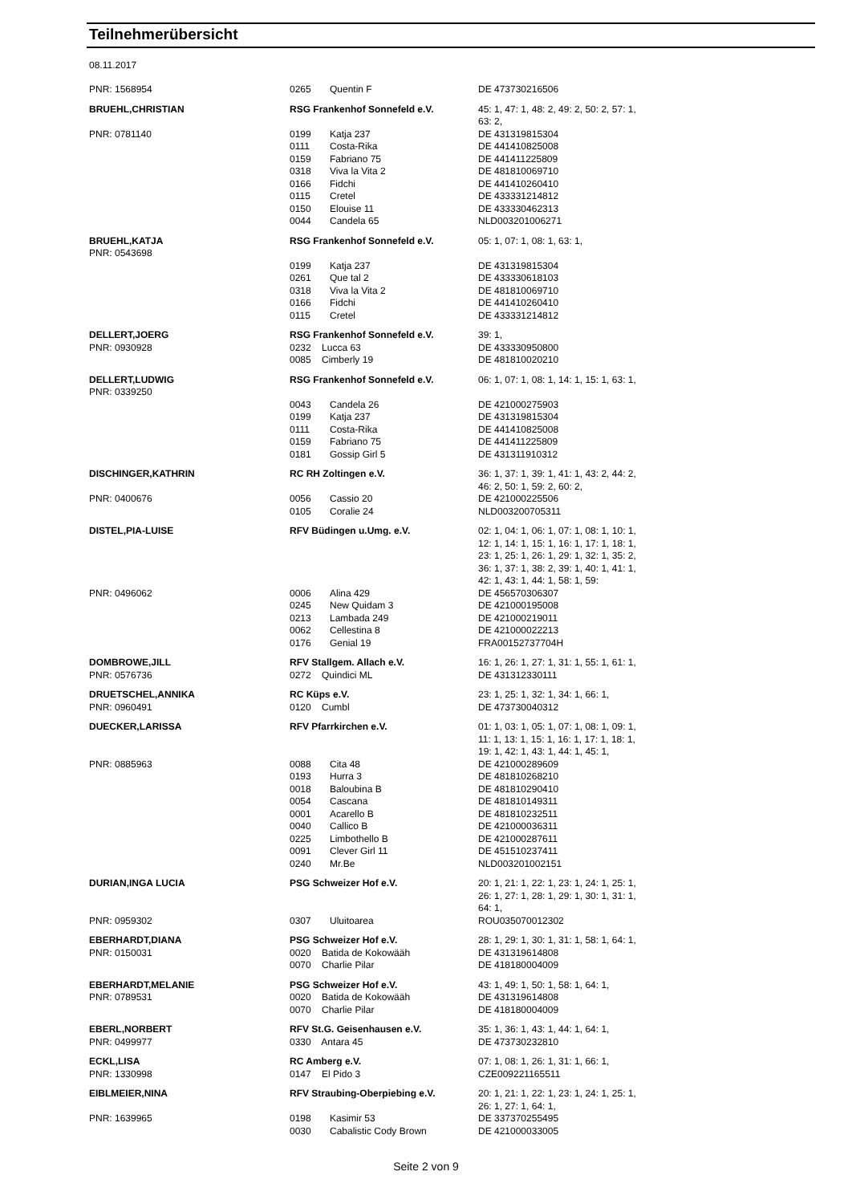Teilnehmerübersicht
08.11.2017
| PNR: 1568954 | 0265 | Quentin F | DE 473730216506 |
| BRUEHL,CHRISTIAN | RSG Frankenhof Sonnefeld e.V. | | 45: 1, 47: 1, 48: 2, 49: 2, 50: 2, 57: 1, 63: 2, |
| PNR: 0781140 | 0199 0111 0159 0318 0166 0115 0150 0044 | Katja 237 Costa-Rika Fabriano 75 Viva la Vita 2 Fidchi Cretel Elouise 11 Candela 65 | DE 431319815304 DE 441410825008 DE 441411225809 DE 481810069710 DE 441410260410 DE 433331214812 DE 433330462313 NLD003201006271 |
| BRUEHL,KATJA PNR: 0543698 | RSG Frankenhof Sonnefeld e.V. | | 05: 1, 07: 1, 08: 1, 63: 1, |
| | 0199 0261 0318 0166 0115 | Katja 237 Que tal 2 Viva la Vita 2 Fidchi Cretel | DE 431319815304 DE 433330618103 DE 481810069710 DE 441410260410 DE 433331214812 |
| DELLERT,JOERG PNR: 0930928 | RSG Frankenhof Sonnefeld e.V. 0232 Lucca 63 0085 Cimberly 19 | | 39: 1, DE 433330950800 DE 481810020210 |
| DELLERT,LUDWIG PNR: 0339250 | RSG Frankenhof Sonnefeld e.V. | | 06: 1, 07: 1, 08: 1, 14: 1, 15: 1, 63: 1, |
| | 0043 0199 0111 0159 0181 | Candela 26 Katja 237 Costa-Rika Fabriano 75 Gossip Girl 5 | DE 421000275903 DE 431319815304 DE 441410825008 DE 441411225809 DE 431311910312 |
| DISCHINGER,KATHRIN | RC RH Zoltingen e.V. | | 36: 1, 37: 1, 39: 1, 41: 1, 43: 2, 44: 2, 46: 2, 50: 1, 59: 2, 60: 2, |
| PNR: 0400676 | 0056 0105 | Cassio 20 Coralie 24 | DE 421000225506 NLD003200705311 |
| DISTEL,PIA-LUISE | RFV Büdingen u.Umg. e.V. | | 02: 1, 04: 1, 06: 1, 07: 1, 08: 1, 10: 1, 12: 1, 14: 1, 15: 1, 16: 1, 17: 1, 18: 1, 23: 1, 25: 1, 26: 1, 29: 1, 32: 1, 35: 2, 36: 1, 37: 1, 38: 2, 39: 1, 40: 1, 41: 1, 42: 1, 43: 1, 44: 1, 58: 1, 59: |
| PNR: 0496062 | 0006 0245 0213 0062 0176 | Alina 429 New Quidam 3 Lambada 249 Cellestina 8 Genial 19 | DE 456570306307 DE 421000195008 DE 421000219011 DE 421000022213 FRA00152737704H |
| DOMBROWE,JILL PNR: 0576736 | RFV Stallgem. Allach e.V. 0272 Quindici ML | | 16: 1, 26: 1, 27: 1, 31: 1, 55: 1, 61: 1, DE 431312330111 |
| DRUETSCHEL,ANNIKA PNR: 0960491 | RC Küps e.V. 0120 Cumbl | | 23: 1, 25: 1, 32: 1, 34: 1, 66: 1, DE 473730040312 |
| DUECKER,LARISSA | RFV Pfarrkirchen e.V. | | 01: 1, 03: 1, 05: 1, 07: 1, 08: 1, 09: 1, 11: 1, 13: 1, 15: 1, 16: 1, 17: 1, 18: 1, 19: 1, 42: 1, 43: 1, 44: 1, 45: 1, |
| PNR: 0885963 | 0088 0193 0018 0054 0001 0040 0225 0091 0240 | Cita 48 Hurra 3 Baloubina B Cascana Acarello B Callico B Limbothello B Clever Girl 11 Mr.Be | DE 421000289609 DE 481810268210 DE 481810290410 DE 481810149311 DE 481810232511 DE 421000036311 DE 421000287611 DE 451510237411 NLD003201002151 |
| DURIAN,INGA LUCIA | PSG Schweizer Hof e.V. | | 20: 1, 21: 1, 22: 1, 23: 1, 24: 1, 25: 1, 26: 1, 27: 1, 28: 1, 29: 1, 30: 1, 31: 1, 64: 1, |
| PNR: 0959302 | 0307 | Uluitoarea | ROU035070012302 |
| EBERHARDT,DIANA PNR: 0150031 | PSG Schweizer Hof e.V. 0020 Batida de Kokowääh 0070 Charlie Pilar | | 28: 1, 29: 1, 30: 1, 31: 1, 58: 1, 64: 1, DE 431319614808 DE 418180004009 |
| EBERHARDT,MELANIE PNR: 0789531 | PSG Schweizer Hof e.V. 0020 Batida de Kokowääh 0070 Charlie Pilar | | 43: 1, 49: 1, 50: 1, 58: 1, 64: 1, DE 431319614808 DE 418180004009 |
| EBERL,NORBERT PNR: 0499977 | RFV St.G. Geisenhausen e.V. 0330 Antara 45 | | 35: 1, 36: 1, 43: 1, 44: 1, 64: 1, DE 473730232810 |
| ECKL,LISA PNR: 1330998 | RC Amberg e.V. 0147 El Pido 3 | | 07: 1, 08: 1, 26: 1, 31: 1, 66: 1, CZE009221165511 |
| EIBLMEIER,NINA | RFV Straubing-Oberpiebing e.V. | | 20: 1, 21: 1, 22: 1, 23: 1, 24: 1, 25: 1, 26: 1, 27: 1, 64: 1, |
| PNR: 1639965 | 0198 0030 | Kasimir 53 Cabalistic Cody Brown | DE 337370255495 DE 421000033005 |
Seite 2 von 9